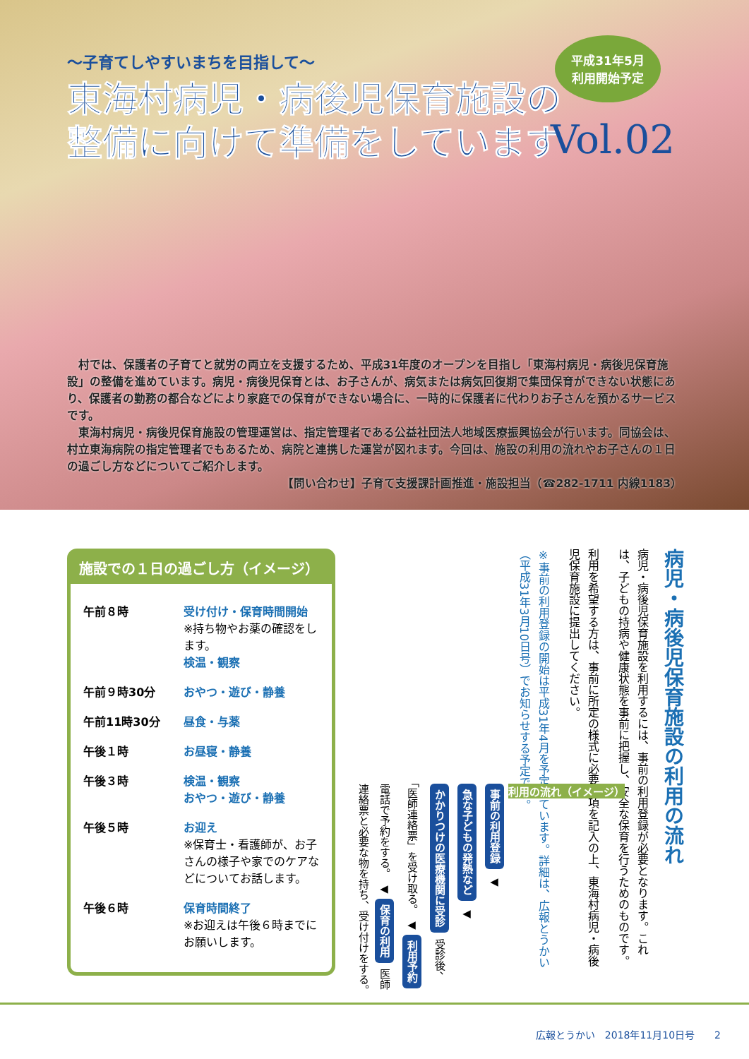～子育てしやすいまちを目指して～
東海村病児・病後児保育施設の
整備に向けて準備をしています
平成31年5月
利用開始予定
Vol.02
村では、保護者の子育てと就労の両立を支援するため、平成31年度のオープンを目指し「東海村病児・病後児保育施設」の整備を進めています。病児・病後児保育とは、お子さんが、病気または病気回復期で集団保育ができない状態にあり、保護者の勤務の都合などにより家庭での保育ができない場合に、一時的に保護者に代わりお子さんを預かるサービスです。
東海村病児・病後児保育施設の管理運営は、指定管理者である公益社団法人地域医療振興協会が行います。同協会は、村立東海病院の指定管理者でもあるため、病院と連携した運営が図れます。今回は、施設の利用の流れやお子さんの１日の過ごし方などについてご紹介します。
【問い合わせ】子育て支援課計画推進・施設担当（☎282-1711 内線1183）
施設での１日の過ごし方（イメージ）
| 午前８時 | 受け付け・保育時間開始 ※持ち物やお薬の確認をします。 検温・観察 |
| 午前９時30分 | おやつ・遊び・静養 |
| 午前11時30分 | 昼食・与薬 |
| 午後１時 | お昼寝・静養 |
| 午後３時 | 検温・観察 おやつ・遊び・静養 |
| 午後５時 | お迎え ※保育士・看護師が、お子さんの様子や家でのケアなどについてお話します。 |
| 午後６時 | 保育時間終了 ※お迎えは午後６時までにお願いします。 |
病児・病後児保育施設の利用の流れ
病児・病後児保育施設を利用するには、事前の利用登録が必要となります。これは、子どもの持病や健康状態を事前に把握し、安全な保育を行うためのものです。
利用を希望する方は、事前に所定の様式に必要事項を記入の上、東海村病児・病後児保育施設に提出してください。
※事前の利用登録の開始は平成31年4月を予定しています。詳細は、広報とうかい（平成31年3月10日号）でお知らせする予定です。
利用の流れ（イメージ）
事前の利用登録 ◀ 急な子どもの発熱など ◀ かかりつけの医療機関に受診 受診後、「医師連絡票」を受け取る。 ◀ 利用予約 電話で予約をする。 ◀ 保育の利用 医師連絡票と必要な物を持ち、受け付けをする。
広報とうかい　2018年11月10日号　　2